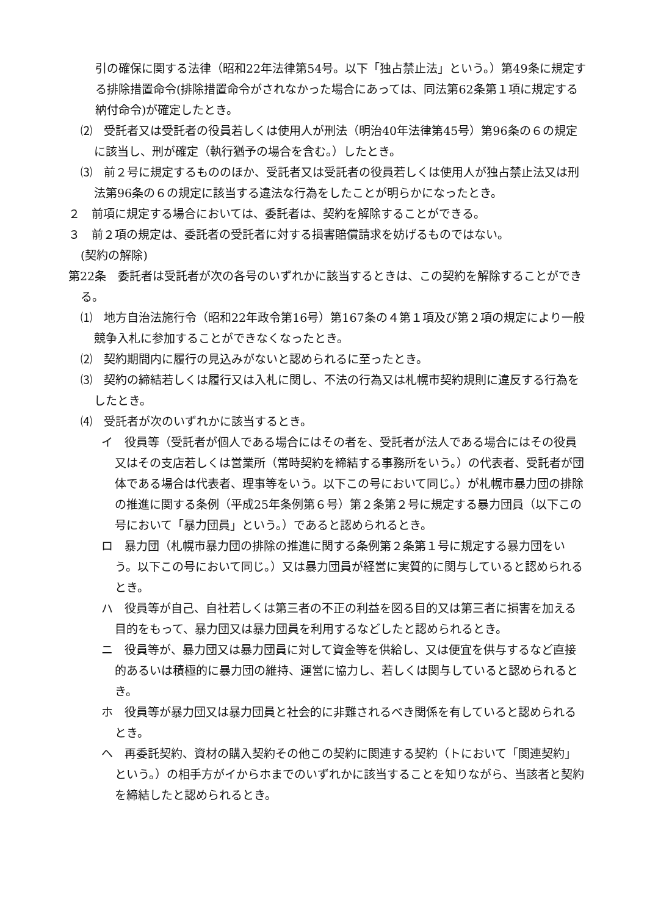引の確保に関する法律（昭和22年法律第54号。以下「独占禁止法」という。）第49条に規定する排除措置命令(排除措置命令がされなかった場合にあっては、同法第62条第１項に規定する納付命令)が確定したとき。
⑵　受託者又は受託者の役員若しくは使用人が刑法（明治40年法律第45号）第96条の６の規定に該当し、刑が確定（執行猶予の場合を含む。）したとき。
⑶　前２号に規定するもののほか、受託者又は受託者の役員若しくは使用人が独占禁止法又は刑法第96条の６の規定に該当する違法な行為をしたことが明らかになったとき。
２　前項に規定する場合においては、委託者は、契約を解除することができる。
３　前２項の規定は、委託者の受託者に対する損害賠償請求を妨げるものではない。
(契約の解除)
第22条　委託者は受託者が次の各号のいずれかに該当するときは、この契約を解除することができる。
⑴　地方自治法施行令（昭和22年政令第16号）第167条の４第１項及び第２項の規定により一般競争入札に参加することができなくなったとき。
⑵　契約期間内に履行の見込みがないと認められるに至ったとき。
⑶　契約の締結若しくは履行又は入札に関し、不法の行為又は札幌市契約規則に違反する行為をしたとき。
⑷　受託者が次のいずれかに該当するとき。
イ　役員等（受託者が個人である場合にはその者を、受託者が法人である場合にはその役員又はその支店若しくは営業所（常時契約を締結する事務所をいう。）の代表者、受託者が団体である場合は代表者、理事等をいう。以下この号において同じ。）が札幌市暴力団の排除の推進に関する条例（平成25年条例第６号）第２条第２号に規定する暴力団員（以下この号において「暴力団員」という。）であると認められるとき。
ロ　暴力団（札幌市暴力団の排除の推進に関する条例第２条第１号に規定する暴力団をいう。以下この号において同じ。）又は暴力団員が経営に実質的に関与していると認められるとき。
ハ　役員等が自己、自社若しくは第三者の不正の利益を図る目的又は第三者に損害を加える目的をもって、暴力団又は暴力団員を利用するなどしたと認められるとき。
ニ　役員等が、暴力団又は暴力団員に対して資金等を供給し、又は便宜を供与するなど直接的あるいは積極的に暴力団の維持、運営に協力し、若しくは関与していると認められるとき。
ホ　役員等が暴力団又は暴力団員と社会的に非難されるべき関係を有していると認められるとき。
ヘ　再委託契約、資材の購入契約その他この契約に関連する契約（トにおいて「関連契約」という。）の相手方がイからホまでのいずれかに該当することを知りながら、当該者と契約を締結したと認められるとき。